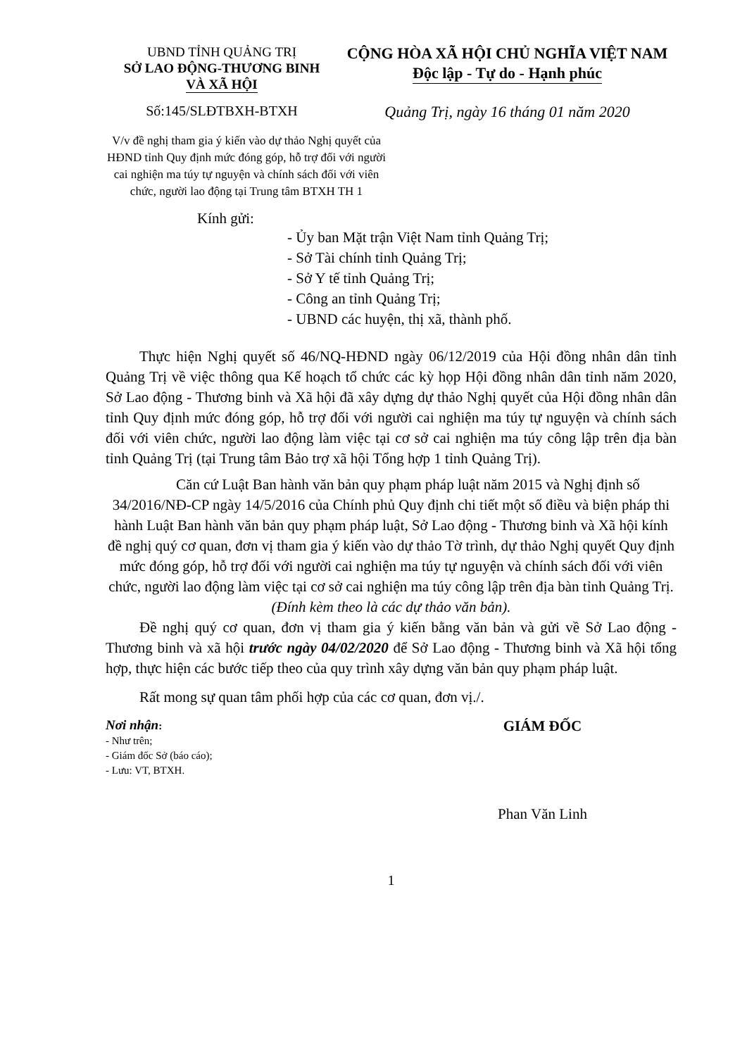UBND TỈNH QUẢNG TRỊ
SỞ LAO ĐỘNG-THƯƠNG BINH
VÀ XÃ HỘI
CỘNG HÒA XÃ HỘI CHỦ NGHĨA VIỆT NAM
Độc lập - Tự do - Hạnh phúc
Số:145/SLĐTBXH-BTXH Quảng Trị, ngày 16 tháng 01 năm 2020
V/v đề nghị tham gia ý kiến vào dự thảo Nghị quyết của HĐND tỉnh Quy định mức đóng góp, hỗ trợ đối với người cai nghiện ma túy tự nguyện và chính sách đối với viên chức, người lao động tại Trung tâm BTXH TH 1
Kính gửi:
- Ủy ban Mặt trận Việt Nam tỉnh Quảng Trị;
- Sở Tài chính tỉnh Quảng Trị;
- Sở Y tế tỉnh Quảng Trị;
- Công an tỉnh Quảng Trị;
- UBND các huyện, thị xã, thành phố.
Thực hiện Nghị quyết số 46/NQ-HĐND ngày 06/12/2019 của Hội đồng nhân dân tỉnh Quảng Trị về việc thông qua Kế hoạch tổ chức các kỳ họp Hội đồng nhân dân tỉnh năm 2020, Sở Lao động - Thương binh và Xã hội đã xây dựng dự thảo Nghị quyết của Hội đồng nhân dân tỉnh Quy định mức đóng góp, hỗ trợ đối với người cai nghiện ma túy tự nguyện và chính sách đối với viên chức, người lao động làm việc tại cơ sở cai nghiện ma túy công lập trên địa bàn tỉnh Quảng Trị (tại Trung tâm Bảo trợ xã hội Tổng hợp 1 tỉnh Quảng Trị).
Căn cứ Luật Ban hành văn bản quy phạm pháp luật năm 2015 và Nghị định số 34/2016/NĐ-CP ngày 14/5/2016 của Chính phủ Quy định chi tiết một số điều và biện pháp thi hành Luật Ban hành văn bản quy phạm pháp luật, Sở Lao động - Thương binh và Xã hội kính đề nghị quý cơ quan, đơn vị tham gia ý kiến vào dự thảo Tờ trình, dự thảo Nghị quyết Quy định mức đóng góp, hỗ trợ đối với người cai nghiện ma túy tự nguyện và chính sách đối với viên chức, người lao động làm việc tại cơ sở cai nghiện ma túy công lập trên địa bàn tỉnh Quảng Trị. (Đính kèm theo là các dự thảo văn bản).
Đề nghị quý cơ quan, đơn vị tham gia ý kiến bằng văn bản và gửi về Sở Lao động - Thương binh và xã hội trước ngày 04/02/2020 để Sở Lao động - Thương binh và Xã hội tổng hợp, thực hiện các bước tiếp theo của quy trình xây dựng văn bản quy phạm pháp luật.
Rất mong sự quan tâm phối hợp của các cơ quan, đơn vị./.
Nơi nhận:
- Như trên;
- Giám đốc Sở (báo cáo);
- Lưu: VT, BTXH.
GIÁM ĐỐC
Phan Văn Linh
1